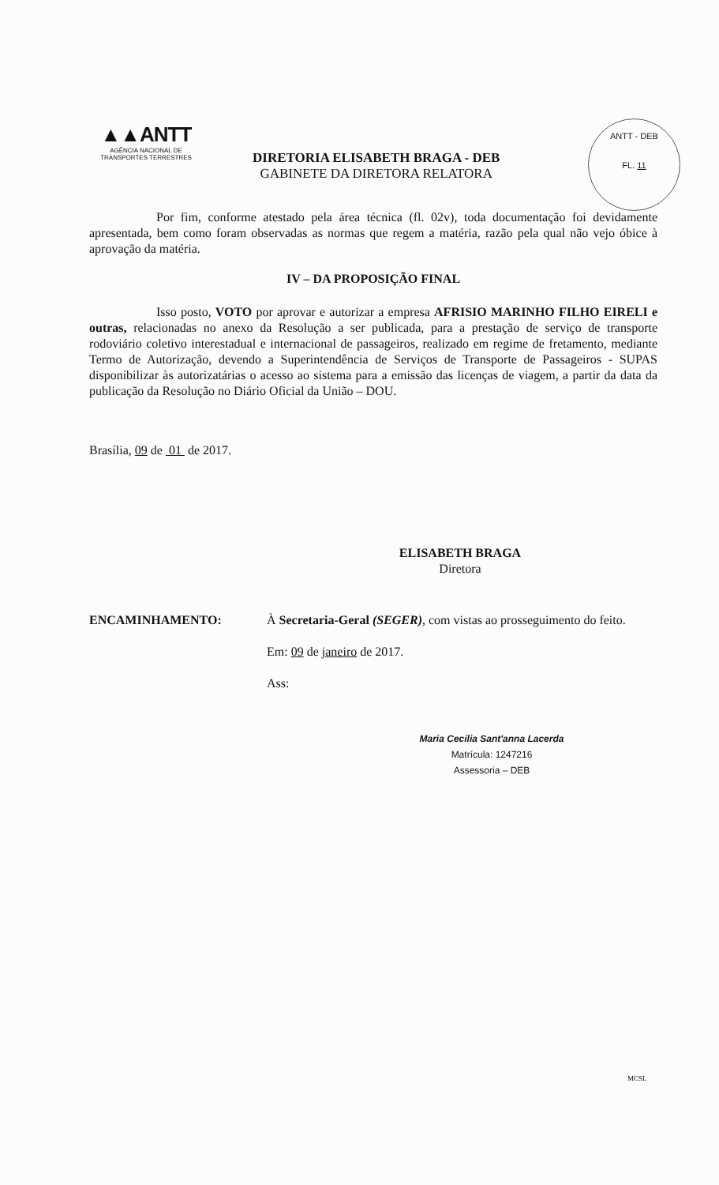▲▲ANTT
AGÊNCIA NACIONAL DE
TRANSPORTES TERRESTRES
DIRETORIA ELISABETH BRAGA - DEB
GABINETE DA DIRETORA RELATORA
ANTT - DEB
FL. 11
Por fim, conforme atestado pela área técnica (fl. 02v), toda documentação foi devidamente apresentada, bem como foram observadas as normas que regem a matéria, razão pela qual não vejo óbice à aprovação da matéria.
IV – DA PROPOSIÇÃO FINAL
Isso posto, VOTO por aprovar e autorizar a empresa AFRISIO MARINHO FILHO EIRELI e outras, relacionadas no anexo da Resolução a ser publicada, para a prestação de serviço de transporte rodoviário coletivo interestadual e internacional de passageiros, realizado em regime de fretamento, mediante Termo de Autorização, devendo a Superintendência de Serviços de Transporte de Passageiros - SUPAS disponibilizar às autorizatárias o acesso ao sistema para a emissão das licenças de viagem, a partir da data da publicação da Resolução no Diário Oficial da União – DOU.
Brasília, 09 de 01 de 2017.
ELISABETH BRAGA
Diretora
ENCAMINHAMENTO: À Secretaria-Geral (SEGER), com vistas ao prosseguimento do feito.
Em: 09 de janeiro de 2017.
Ass:
Maria Cecília Sant'anna Lacerda
Matrícula: 1247216
Assessoria – DEB
MCSL